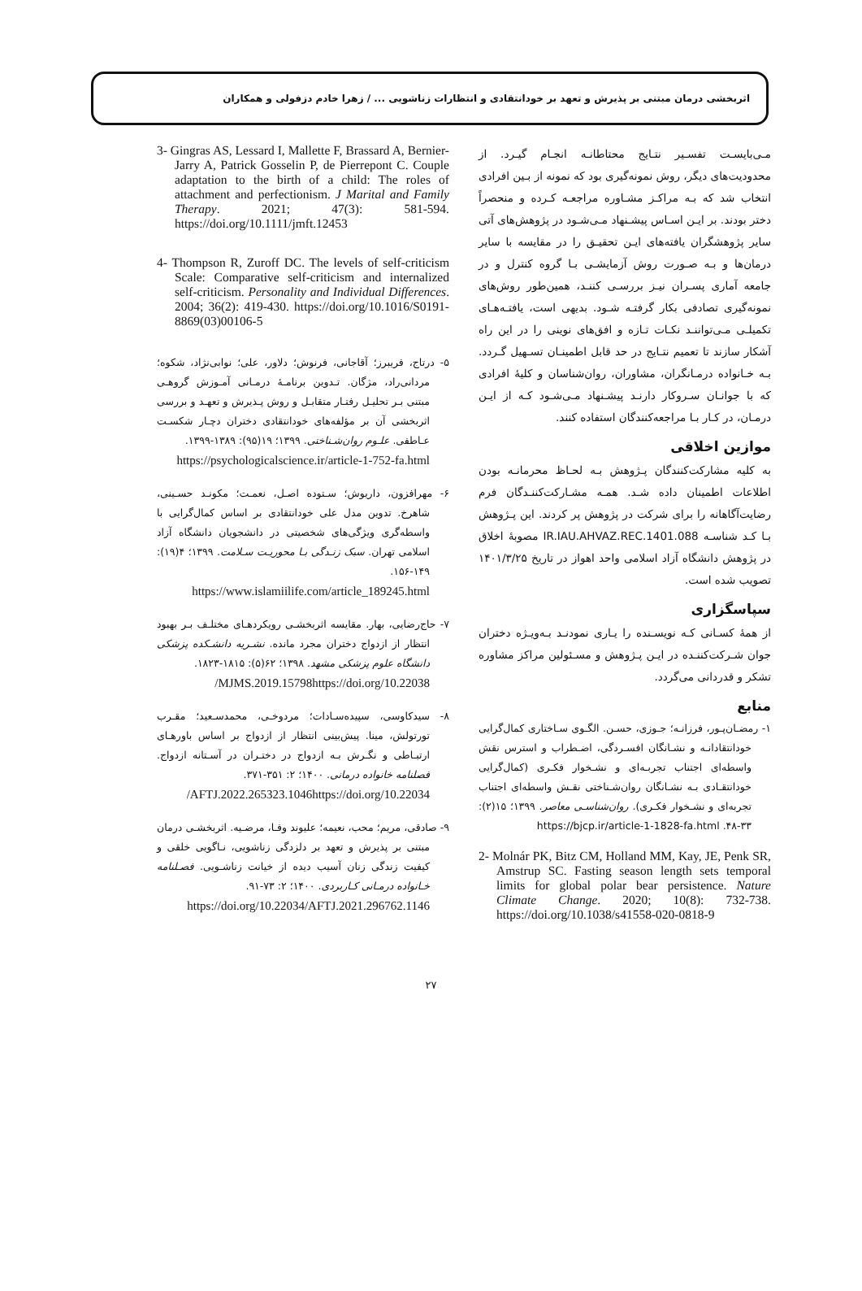اثربخشی درمان مبتنی بر پذیرش و تعهد بر خودانتقادی و انتظارات زناشویی ... / زهرا خادم دزفولی و همکاران
مـی‌بایسـت تفسـیر نتـایج محتاطانـه انجـام گیـرد. از محدودیت‌های دیگر، روش نمونه‌گیری بود که نمونه از بـین افرادی انتخاب شد که بـه مراکـز مشـاوره مراجعـه کـرده و منحصراً دختر بودند. بر ایـن اسـاس پیشـنهاد مـی‌شـود در پژوهش‌های آتی سایر پژوهشگران یافته‌های ایـن تحقیـق را در مقایسه با سایر درمان‌ها و بـه صـورت روش آزمایشـی بـا گروه کنترل و در جامعه آماری پسـران نیـز بررسـی کننـد، همین‌طور روش‌های نمونه‌گیری تصادفی بکار گرفتـه شـود. بدیهی است، یافتـه‌هـای تکمیلـی مـی‌تواننـد نکـات تـازه و افق‌های نوینی را در این راه آشکار سازند تا تعمیم نتـایج در حد قابل اطمینـان تسـهیل گـردد. بـه خـانواده درمـانگران، مشاوران، روان‌شناسان و کلیهٔ افرادی که با جوانـان سـروکار دارنـد پیشـنهاد مـی‌شـود کـه از ایـن درمـان، در کـار بـا مراجعه‌کنندگان استفاده کنند.
موازین اخلاقی
به کلیه مشارکت‌کنندگان پـژوهش بـه لحـاظ محرمانـه بودن اطلاعات اطمینان داده شـد. همـه مشـارکت‌کننـدگان فرم رضایت‌آگاهانه را برای شرکت در پژوهش پر کردند. این پـژوهش بـا کـد شناسـه IR.IAU.AHVAZ.REC.1401.088 مصوبهٔ اخلاق در پژوهش دانشگاه آزاد اسلامی واحد اهواز در تاریخ ۱۴۰۱/۳/۲۵ تصویب شده است.
سپاسگزاری
از همهٔ کسـانی کـه نویسـنده را یـاری نمودنـد بـه‌ویـژه دختران جوان شـرکت‌کننـده در ایـن پـژوهش و مسـئولین مراکز مشاوره تشکر و قدردانی می‌گردد.
منابع
۱- رمضـان‌پـور، فرزانـه؛ جـوزی، حسـن. الگـوی سـاختاری کمال‌گرایی خودانتقادانـه و نشـانگان افسـردگی، اضـطراب و استرس نقش واسطه‌ای اجتناب تجربـه‌ای و نشـخوار فکـری (کمال‌گرایی خودانتقـادی بـه نشـانگان روان‌شـناختی نقـش واسطه‌ای اجتناب تجربه‌ای و نشـخوار فکـری). روان‌شناسـی معاصر. ۱۳۹۹؛ ۱۵(۲): ۳۳-۴۸. https://bjcp.ir/article-1-1828-fa.html
2- Molnár PK, Bitz CM, Holland MM, Kay, JE, Penk SR, Amstrup SC. Fasting season length sets temporal limits for global polar bear persistence. Nature Climate Change. 2020; 10(8): 732-738. https://doi.org/10.1038/s41558-020-0818-9
3- Gingras AS, Lessard I, Mallette F, Brassard A, Bernier-Jarry A, Patrick Gosselin P, de Pierrepont C. Couple adaptation to the birth of a child: The roles of attachment and perfectionism. J Marital and Family Therapy. 2021; 47(3): 581-594. https://doi.org/10.1111/jmft.12453
4- Thompson R, Zuroff DC. The levels of self-criticism Scale: Comparative self-criticism and internalized self-criticism. Personality and Individual Differences. 2004; 36(2): 419-430. https://doi.org/10.1016/S0191-8869(03)00106-5
۵- درتاج، فریبرز؛ آقاجانی، فرنوش؛ دلاور، علی؛ نوابی‌نژاد، شکوه؛ مردانی‌راد، مژگان. تـدوین برنامـهٔ درمـانی آمـوزش گروهـی مبتنی بـر تحلیـل رفتـار متقابـل و روش پـذیرش و تعهـد و بررسی اثربخشی آن بر مؤلفه‌های خودانتقادی دختران دچـار شکسـت عـاطفی. علـوم روان‌شـناختی. ۱۳۹۹؛ ۱۹(۹۵): ۱۳۸۹-۱۳۹۹.
https://psychologicalscience.ir/article-1-752-fa.html
۶- مهرافزون، داریوش؛ سـتوده اصـل، نعمـت؛ مکونـد حسـینی، شاهرخ. تدوین مدل علی خودانتقادی بر اساس کمال‌گرایی با واسطه‌گری ویژگی‌های شخصیتی در دانشجویان دانشگاه آزاد اسلامی تهران. سبک زنـدگی بـا محوریـت سـلامت. ۱۳۹۹؛ ۴(۱۹): ۱۴۹-۱۵۶.
https://www.islamiilife.com/article_189245.html
۷- حاج‌رضایی، بهار. مقایسه اثربخشـی رویکردهـای مختلـف بـر بهبود انتظار از ازدواج دختران مجرد مانده. نشـریه دانشـکده پزشکی دانشگاه علوم پزشکی مشهد. ۱۳۹۸؛ ۶۲(۵): ۱۸۱۵-۱۸۲۳.
10.22038/MJMS.2019.15798https://doi.org/
۸- سیدکاوسی، سپیده‌سـادات؛ مردوخـی، محمدسـعید؛ مقـرب تورتولش، مینا. پیش‌بینی انتظار از ازدواج بر اساس باورهـای ارتبـاطی و نگـرش بـه ازدواج در دختـران در آسـتانه ازدواج. فصلنامه خانواده درمانی. ۱۴۰۰؛ ۲: ۳۵۱-۳۷۱.
10.22034/AFTJ.2022.265323.1046https://doi.org/
۹- صادقی، مریم؛ محب، نعیمه؛ علیوند وفـا، مرضـیه. اثربخشـی درمان مبتنی بر پذیرش و تعهد بر دلزدگی زناشویی، نـاگویی خلقی و کیفیت زندگی زنان آسیب دیده از خیانت زناشـویی. فصـلنامه خـانواده درمـانی کـاربردی. ۱۴۰۰؛ ۲: ۷۳-۹۱.
https://doi.org/10.22034/AFTJ.2021.296762.1146
۲۷